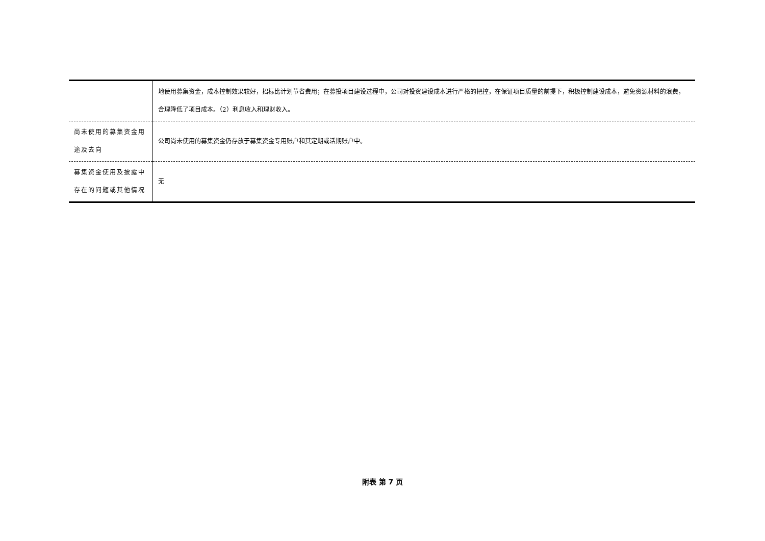| | 地使用募集资金，成本控制效果较好，招标比计划节省费用；在募投项目建设过程中，公司对投资建设成本进行严格的把控，在保证项目质量的前提下，积极控制建设成本，避免资源材料的浪费，合理降低了项目成本。（2）利息收入和理财收入。 |
| 尚未使用的募集资金用途及去向 | 公司尚未使用的募集资金仍存放于募集资金专用账户和其定期或活期账户中。 |
| 募集资金使用及披露中存在的问题或其他情况 | 无 |
附表 第 7 页